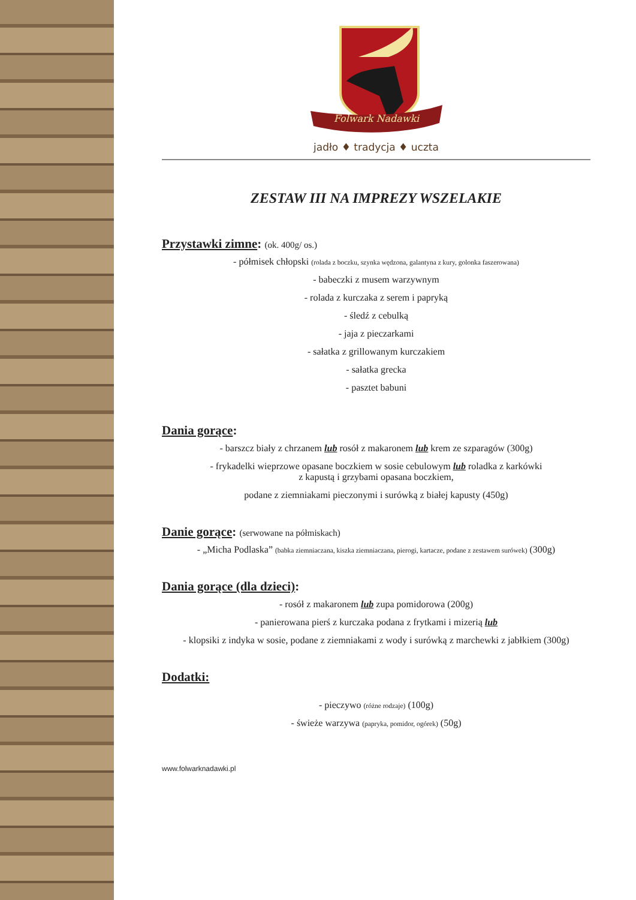Folwark Nadawki
jadło ♦ tradycja ♦ uczta
ZESTAW III NA IMPREZY WSZELAKIE
Przystawki zimne: (ok. 400g/ os.)
- półmisek chłopski (rolada z boczku, szynka wędzona, galantyna z kury, golonka faszerowana)
- babeczki z musem warzywnym
- rolada z kurczaka z serem i papryką
- śledź z cebulką
- jaja z pieczarkami
- sałatka z grillowanym kurczakiem
- sałatka grecka
- pasztet babuni
Dania gorące:
- barszcz biały z chrzanem lub rosół z makaronem lub krem ze szparagów (300g)
- frykadelki wieprzowe opasane boczkiem w sosie cebulowym lub roladka z karkówki
z kapustą i grzybami opasana boczkiem,
podane z ziemniakami pieczonymi i surówką z białej kapusty (450g)
Danie gorące: (serwowane na półmiskach)
- „Micha Podlaska” (babka ziemniaczana, kiszka ziemniaczana, pierogi, kartacze, podane z zestawem surówek) (300g)
Dania gorące (dla dzieci):
- rosół z makaronem lub zupa pomidorowa (200g)
- panierowana pierś z kurczaka podana z frytkami i mizerią lub
- klopsiki z indyka w sosie, podane z ziemniakami z wody i surówką z marchewki z jabłkiem (300g)
Dodatki:
- pieczywo (różne rodzaje) (100g)
- świeże warzywa (papryka, pomidor, ogórek) (50g)
www.folwarknadawki.pl